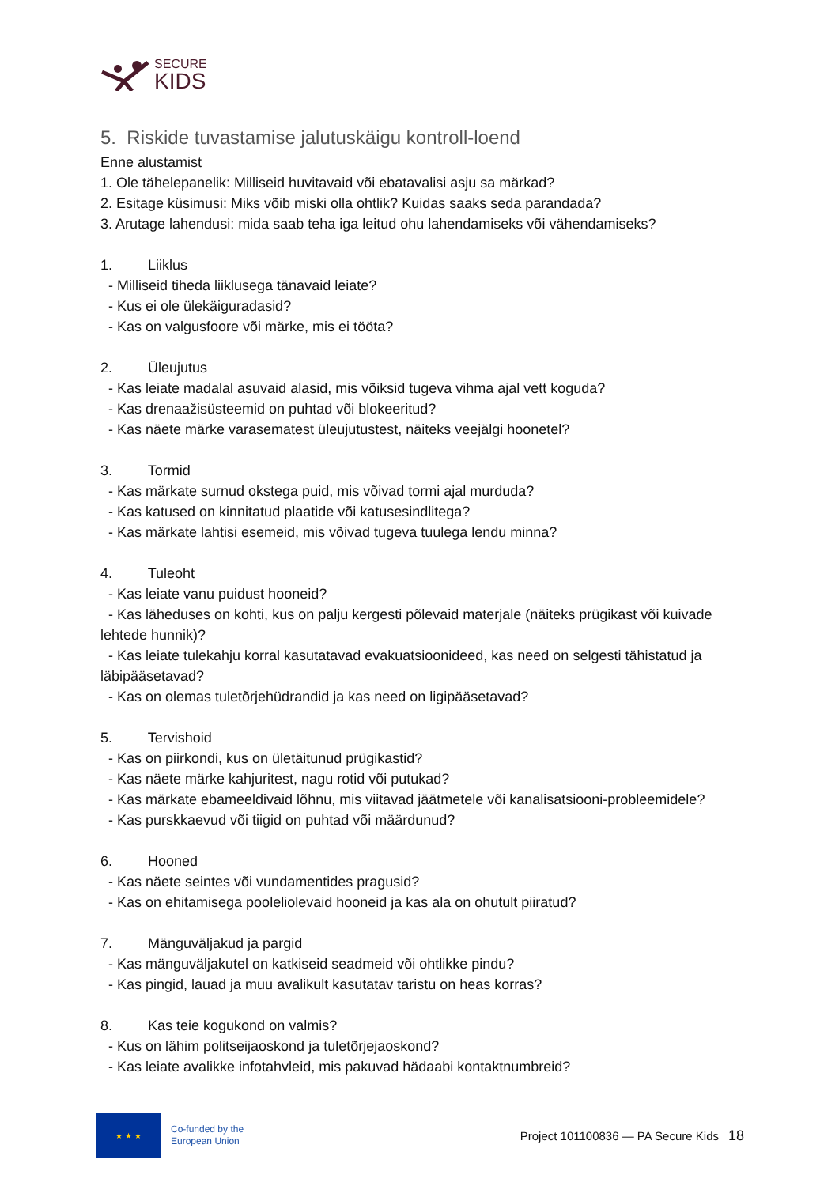SECURE
KIDS
5. Riskide tuvastamise jalutuskäigu kontroll-loend
Enne alustamist
1. Ole tähelepanelik: Milliseid huvitavaid või ebatavalisi asju sa märkad?
2. Esitage küsimusi: Miks võib miski olla ohtlik? Kuidas saaks seda parandada?
3. Arutage lahendusi: mida saab teha iga leitud ohu lahendamiseks või vähendamiseks?
1. Liiklus
- Milliseid tiheda liiklusega tänavaid leiate?
- Kus ei ole ülekäiguradasid?
- Kas on valgusfoore või märke, mis ei tööta?
2. Üleujutus
- Kas leiate madalal asuvaid alasid, mis võiksid tugeva vihma ajal vett koguda?
- Kas drenaažisüsteemid on puhtad või blokeeritud?
- Kas näete märke varasematest üleujutustest, näiteks veejälgi hoonetel?
3. Tormid
- Kas märkate surnud okstega puid, mis võivad tormi ajal murduda?
- Kas katused on kinnitatud plaatide või katusesindlitega?
- Kas märkate lahtisi esemeid, mis võivad tugeva tuulega lendu minna?
4. Tuleoht
- Kas leiate vanu puidust hooneid?
- Kas läheduses on kohti, kus on palju kergesti põlevaid materjale (näiteks prügikast või kuivade lehtede hunnik)?
- Kas leiate tulekahju korral kasutatavad evakuatsioonideed, kas need on selgesti tähistatud ja läbipääsetavad?
- Kas on olemas tuletõrjehüdrandid ja kas need on ligipääsetavad?
5. Tervishoid
- Kas on piirkondi, kus on ületäitunud prügikastid?
- Kas näete märke kahjuritest, nagu rotid või putukad?
- Kas märkate ebameeldivaid lõhnu, mis viitavad jäätmetele või kanalisatsiooni-probleemidele?
- Kas purskkaevud või tiigid on puhtad või määrdunud?
6. Hooned
- Kas näete seintes või vundamentides pragusid?
- Kas on ehitamisega pooleliolevaid hooneid ja kas ala on ohutult piiratud?
7. Mänguväljakud ja pargid
- Kas mänguväljakutel on katkiseid seadmeid või ohtlikke pindu?
- Kas pingid, lauad ja muu avalikult kasutatav taristu on heas korras?
8. Kas teie kogukond on valmis?
- Kus on lähim politseijaoskond ja tuletõrjejaoskond?
- Kas leiate avalikke infotahvleid, mis pakuvad hädaabi kontaktnumbreid?
★ ★ ★
Co-funded by the
European Union
Project 101100836 — PA Secure Kids
18